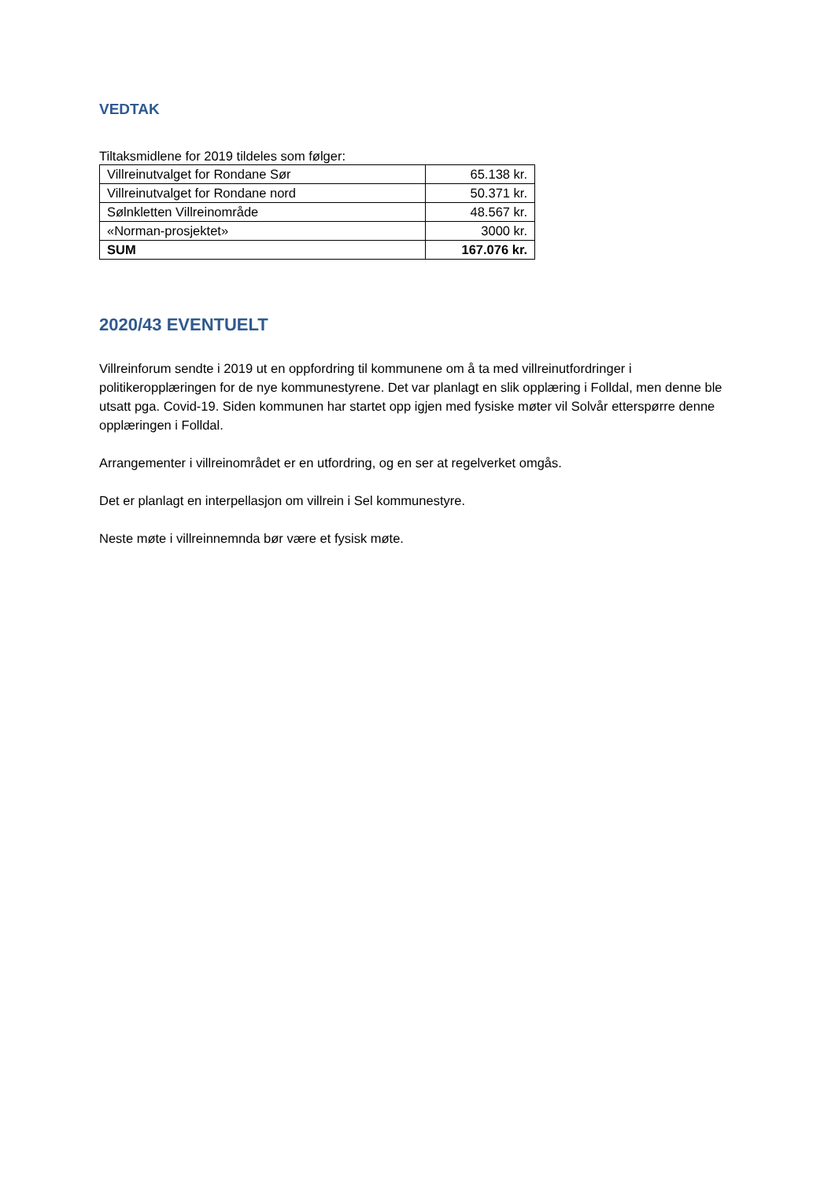VEDTAK
Tiltaksmidlene for 2019 tildeles som følger:
| Villreinutvalget for Rondane Sør | 65.138 kr. |
| Villreinutvalget for Rondane nord | 50.371 kr. |
| Sølnkletten Villreinområde | 48.567 kr. |
| «Norman-prosjektet» | 3000 kr. |
| SUM | 167.076 kr. |
2020/43 EVENTUELT
Villreinforum sendte i 2019 ut en oppfordring til kommunene om å ta med villreinutfordringer i politikeropplæringen for de nye kommunestyrene. Det var planlagt en slik opplæring i Folldal, men denne ble utsatt pga. Covid-19. Siden kommunen har startet opp igjen med fysiske møter vil Solvår etterspørre denne opplæringen i Folldal.
Arrangementer i villreinområdet er en utfordring, og en ser at regelverket omgås.
Det er planlagt en interpellasjon om villrein i Sel kommunestyre.
Neste møte i villreinnemnda bør være et fysisk møte.